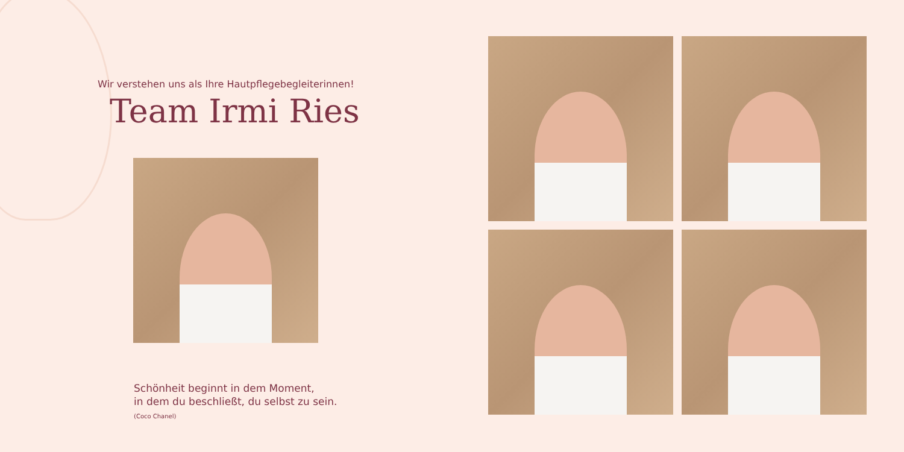Wir verstehen uns als Ihre Hautpflegebegleiterinnen!
Team Irmi Ries
Schönheit beginnt in dem Moment,
in dem du beschließt, du selbst zu sein.
(Coco Chanel)